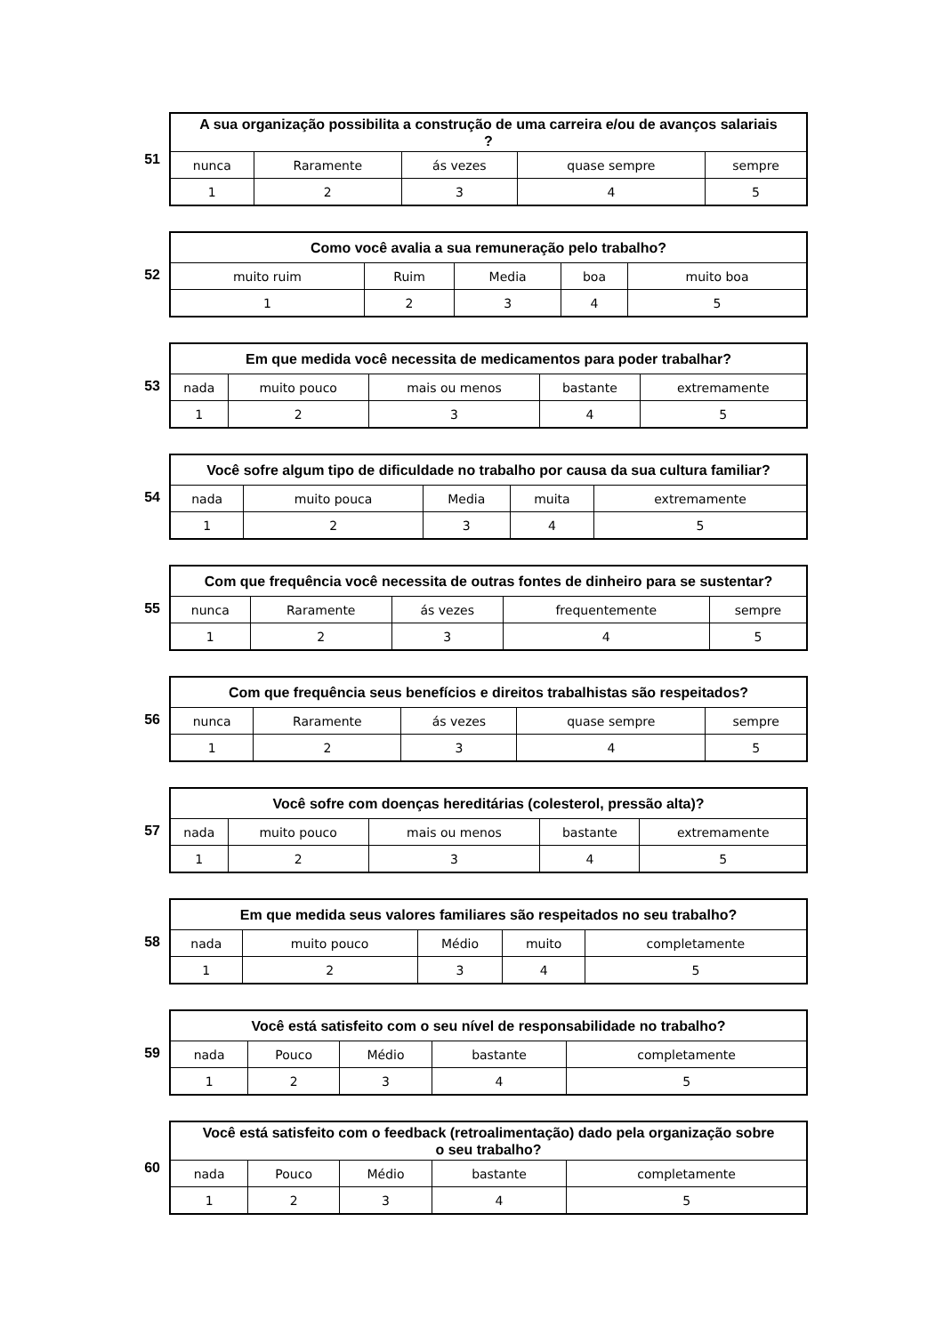51
| A sua organização possibilita a construção de uma carreira e/ou de avanços salariais ? | | | | |
| --- | --- | --- | --- | --- |
| nunca | Raramente | ás vezes | quase sempre | sempre |
| 1 | 2 | 3 | 4 | 5 |
52
| Como você avalia a sua remuneração pelo trabalho? | | | | |
| --- | --- | --- | --- | --- |
| muito ruim | Ruim | Media | boa | muito boa |
| 1 | 2 | 3 | 4 | 5 |
53
| Em que medida você necessita de medicamentos para poder trabalhar? | | | | |
| --- | --- | --- | --- | --- |
| nada | muito pouco | mais ou menos | bastante | extremamente |
| 1 | 2 | 3 | 4 | 5 |
54
| Você sofre algum tipo de dificuldade no trabalho por causa da sua cultura familiar? | | | | |
| --- | --- | --- | --- | --- |
| nada | muito pouca | Media | muita | extremamente |
| 1 | 2 | 3 | 4 | 5 |
55
| Com que frequência você necessita de outras fontes de dinheiro para se sustentar? | | | | |
| --- | --- | --- | --- | --- |
| nunca | Raramente | ás vezes | frequentemente | sempre |
| 1 | 2 | 3 | 4 | 5 |
56
| Com que frequência seus benefícios e direitos trabalhistas são respeitados? | | | | |
| --- | --- | --- | --- | --- |
| nunca | Raramente | ás vezes | quase sempre | sempre |
| 1 | 2 | 3 | 4 | 5 |
57
| Você sofre com doenças hereditárias (colesterol, pressão alta)? | | | | |
| --- | --- | --- | --- | --- |
| nada | muito pouco | mais ou menos | bastante | extremamente |
| 1 | 2 | 3 | 4 | 5 |
58
| Em que medida seus valores familiares são respeitados no seu trabalho? | | | | |
| --- | --- | --- | --- | --- |
| nada | muito pouco | Médio | muito | completamente |
| 1 | 2 | 3 | 4 | 5 |
59
| Você está satisfeito com o seu nível de responsabilidade no trabalho? | | | | |
| --- | --- | --- | --- | --- |
| nada | Pouco | Médio | bastante | completamente |
| 1 | 2 | 3 | 4 | 5 |
60
| Você está satisfeito com o feedback (retroalimentação) dado pela organização sobre o seu trabalho? | | | | |
| --- | --- | --- | --- | --- |
| nada | Pouco | Médio | bastante | completamente |
| 1 | 2 | 3 | 4 | 5 |